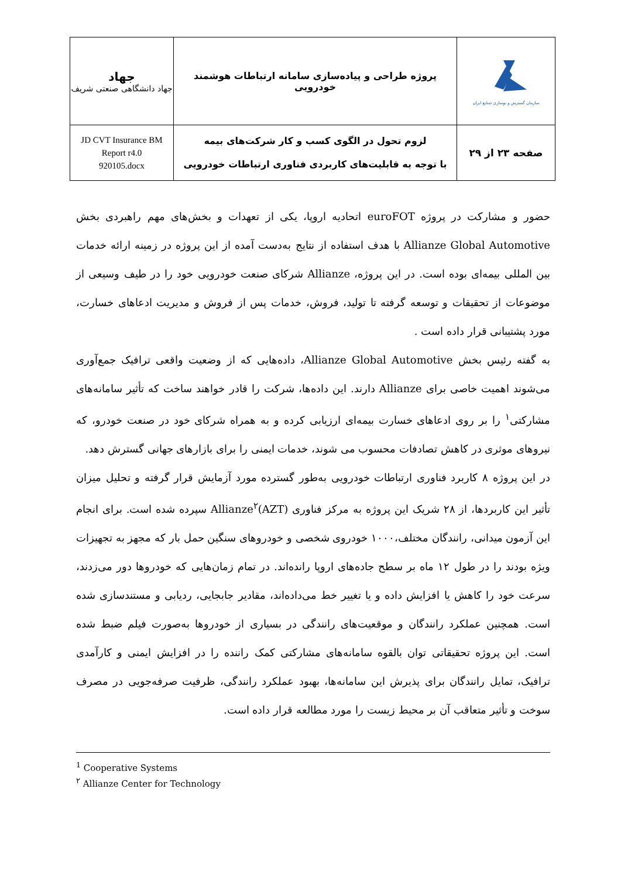| سازمان گسترش و نوسازی صنایع ایران | پروژه طراحی و پیاده‌سازی سامانه ارتباطات هوشمند خودرویی | جهاد جهاد دانشگاهی صنعتی شریف |
| صفحه ۲۳ از ۲۹ | لزوم تحول در الگوی کسب و کار شرکت‌های بیمه با توجه به قابلیت‌های کاربردی فناوری ارتباطات خودرویی | JD CVT Insurance BM Report r4.0 920105.docx |
حضور و مشارکت در پروژه euroFOT اتحادیه اروپا، یکی از تعهدات و بخش‌های مهم راهبردی بخش Allianze Global Automotive با هدف استفاده از نتایج به‌دست آمده از این پروژه در زمینه ارائه خدمات بین المللی بیمه‌ای بوده است. در این پروژه، Allianze شرکای صنعت خودرویی خود را در طیف وسیعی از موضوعات از تحقیقات و توسعه گرفته تا تولید، فروش، خدمات پس از فروش و مدیریت ادعاهای خسارت، مورد پشتیبانی قرار داده است .
به گفته رئیس بخش Allianze Global Automotive، داده‌هایی که از وضعیت واقعی ترافیک جمع‌آوری می‌شوند اهمیت خاصی برای Allianze دارند. این داده‌ها، شرکت را قادر خواهند ساخت که تأثیر سامانه‌های مشارکتی<sup>۱</sup> را بر روی ادعاهای خسارت بیمه‌ای ارزیابی کرده و به همراه شرکای خود در صنعت خودرو، که نیروهای موثری در کاهش تصادفات محسوب می شوند، خدمات ایمنی را برای بازارهای جهانی گسترش دهد.
در این پروژه ۸ کاربرد فناوری ارتباطات خودرویی به‌طور گسترده مورد آزمایش قرار گرفته و تحلیل میزان تأثیر این کاربردها، از ۲۸ شریک این پروژه به مرکز فناوری Allianze<sup>۲</sup>(AZT) سپرده شده است. برای انجام این آزمون میدانی، رانندگان مختلف،۱۰۰۰ خودروی شخصی و خودروهای سنگین حمل بار که مجهز به تجهیزات ویژه بودند را در طول ۱۲ ماه بر سطح جاده‌های اروپا رانده‌اند. در تمام زمان‌هایی که خودروها دور می‌زدند، سرعت خود را کاهش یا افزایش داده و یا تغییر خط می‌داده‌اند، مقادیر جابجایی، ردیابی و مستندسازی شده است. همچنین عملکرد رانندگان و موقعیت‌های رانندگی در بسیاری از خودروها به‌صورت فیلم ضبط شده است. این پروژه تحقیقاتی توان بالقوه سامانه‌های مشارکتی کمک راننده را در افزایش ایمنی و کارآمدی ترافیک، تمایل رانندگان برای پذیرش این سامانه‌ها، بهبود عملکرد رانندگی، ظرفیت صرفه‌جویی در مصرف سوخت و تأثیر متعاقب آن بر محیط زیست را مورد مطالعه قرار داده است.
<sup>1</sup> Cooperative Systems
<sup>۲</sup> Allianze Center for Technology